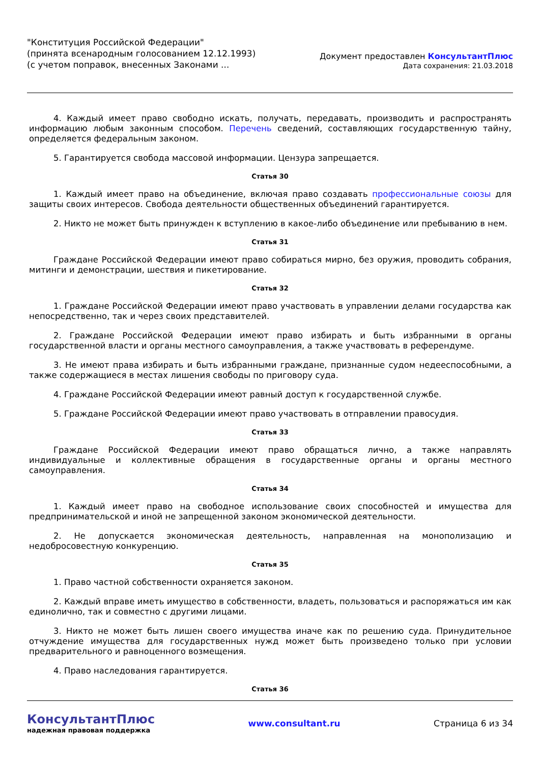"Конституция Российской Федерации"
(принята всенародным голосованием 12.12.1993)
(с учетом поправок, внесенных Законами ...
Документ предоставлен КонсультантПлюс
Дата сохранения: 21.03.2018
4. Каждый имеет право свободно искать, получать, передавать, производить и распространять информацию любым законным способом. Перечень сведений, составляющих государственную тайну, определяется федеральным законом.
5. Гарантируется свобода массовой информации. Цензура запрещается.
Статья 30
1. Каждый имеет право на объединение, включая право создавать профессиональные союзы для защиты своих интересов. Свобода деятельности общественных объединений гарантируется.
2. Никто не может быть принужден к вступлению в какое-либо объединение или пребыванию в нем.
Статья 31
Граждане Российской Федерации имеют право собираться мирно, без оружия, проводить собрания, митинги и демонстрации, шествия и пикетирование.
Статья 32
1. Граждане Российской Федерации имеют право участвовать в управлении делами государства как непосредственно, так и через своих представителей.
2. Граждане Российской Федерации имеют право избирать и быть избранными в органы государственной власти и органы местного самоуправления, а также участвовать в референдуме.
3. Не имеют права избирать и быть избранными граждане, признанные судом недееспособными, а также содержащиеся в местах лишения свободы по приговору суда.
4. Граждане Российской Федерации имеют равный доступ к государственной службе.
5. Граждане Российской Федерации имеют право участвовать в отправлении правосудия.
Статья 33
Граждане Российской Федерации имеют право обращаться лично, а также направлять индивидуальные и коллективные обращения в государственные органы и органы местного самоуправления.
Статья 34
1. Каждый имеет право на свободное использование своих способностей и имущества для предпринимательской и иной не запрещенной законом экономической деятельности.
2. Не допускается экономическая деятельность, направленная на монополизацию и недобросовестную конкуренцию.
Статья 35
1. Право частной собственности охраняется законом.
2. Каждый вправе иметь имущество в собственности, владеть, пользоваться и распоряжаться им как единолично, так и совместно с другими лицами.
3. Никто не может быть лишен своего имущества иначе как по решению суда. Принудительное отчуждение имущества для государственных нужд может быть произведено только при условии предварительного и равноценного возмещения.
4. Право наследования гарантируется.
Статья 36
КонсультантПлюс
надежная правовая поддержка
www.consultant.ru Страница 6 из 34